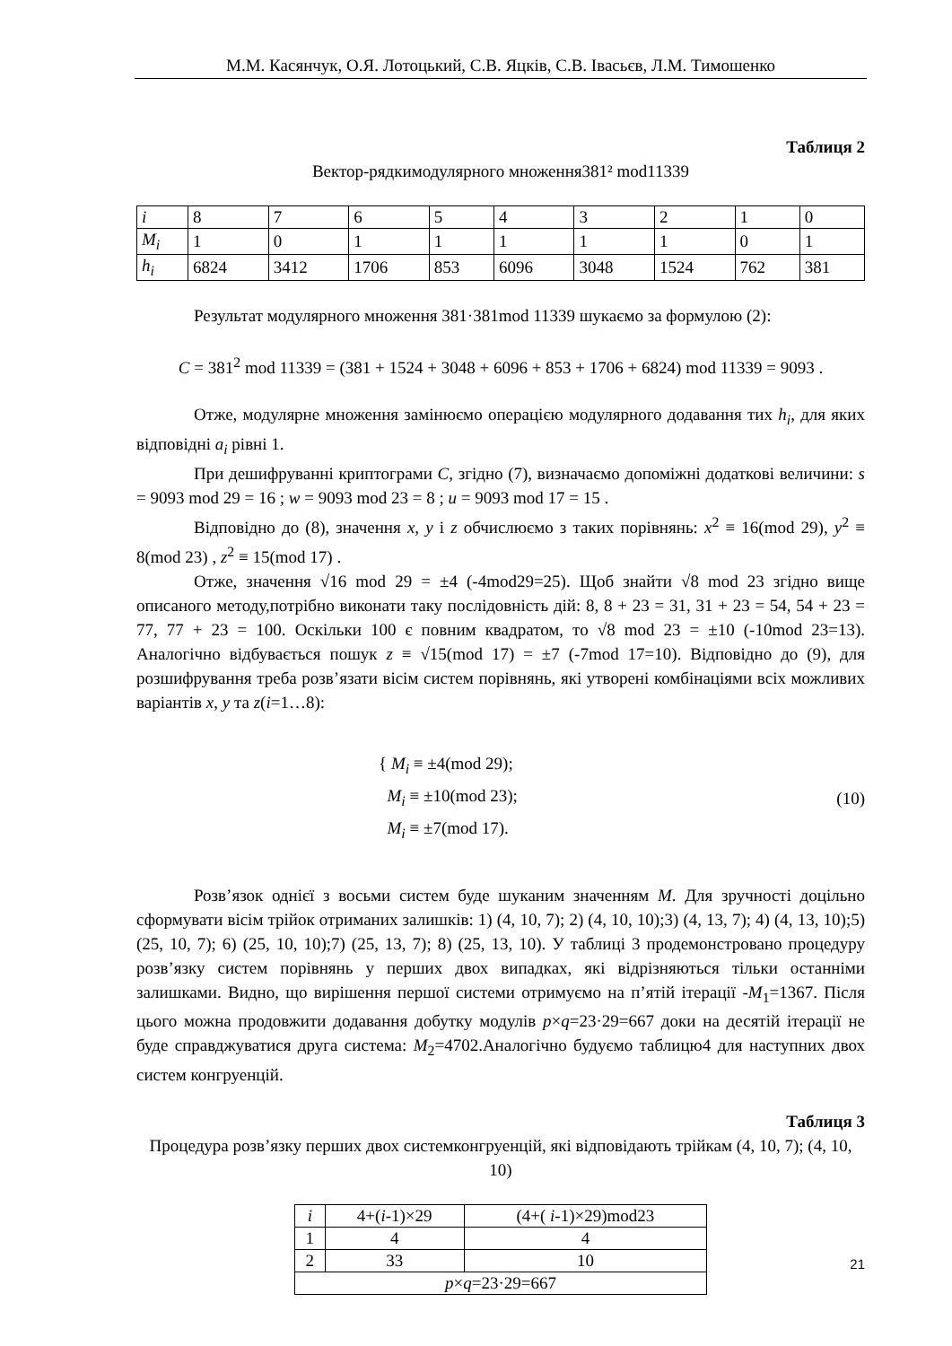М.М. Касянчук, О.Я. Лотоцький, С.В. Яцків, С.В. Івасьєв, Л.М. Тимошенко
Таблиця 2
Вектор-рядкимодулярного множення381² mod11339
| i | 8 | 7 | 6 | 5 | 4 | 3 | 2 | 1 | 0 |
| M<sub>i</sub> | 1 | 0 | 1 | 1 | 1 | 1 | 1 | 0 | 1 |
| h<sub>i</sub> | 6824 | 3412 | 1706 | 853 | 6096 | 3048 | 1524 | 762 | 381 |
Результат модулярного множення 381·381mod 11339 шукаємо за формулою (2):
C = 381<sup>2</sup> mod 11339 = (381 + 1524 + 3048 + 6096 + 853 + 1706 + 6824) mod 11339 = 9093 .
Отже, модулярне множення замінюємо операцією модулярного додавання тих h<sub>i</sub>, для яких відповідні a<sub>i</sub> рівні 1.
При дешифруванні криптограми C, згідно (7), визначаємо допоміжні додаткові величини: s = 9093 mod 29 = 16 ; w = 9093 mod 23 = 8 ; u = 9093 mod 17 = 15 .
Відповідно до (8), значення x, y і z обчислюємо з таких порівнянь: x<sup>2</sup> ≡ 16(mod 29), y<sup>2</sup> ≡ 8(mod 23) , z<sup>2</sup> ≡ 15(mod 17) .
Отже, значення √16 mod 29 = ±4 (-4mod29=25). Щоб знайти √8 mod 23 згідно вище описаного методу,потрібно виконати таку послідовність дій: 8, 8 + 23 = 31, 31 + 23 = 54, 54 + 23 = 77, 77 + 23 = 100. Оскільки 100 є повним квадратом, то √8 mod 23 = ±10 (-10mod 23=13). Аналогічно відбувається пошук z ≡ √15(mod 17) = ±7 (-7mod 17=10). Відповідно до (9), для розшифрування треба розв’язати вісім систем порівнянь, які утворені комбінаціями всіх можливих варіантів x, y та z(i=1…8):
{ M<sub>i</sub> ≡ ±4(mod 29);
M<sub>i</sub> ≡ ±10(mod 23);
M<sub>i</sub> ≡ ±7(mod 17).
(10)
Розв’язок однієї з восьми систем буде шуканим значенням M. Для зручності доцільно сформувати вісім трійок отриманих залишків: 1) (4, 10, 7); 2) (4, 10, 10);3) (4, 13, 7); 4) (4, 13, 10);5) (25, 10, 7); 6) (25, 10, 10);7) (25, 13, 7); 8) (25, 13, 10). У таблиці 3 продемонстровано процедуру розв’язку систем порівнянь у перших двох випадках, які відрізняються тільки останніми залишками. Видно, що вирішення першої системи отримуємо на п’ятій ітерації -M<sub>1</sub>=1367. Після цього можна продовжити додавання добутку модулів p×q=23·29=667 доки на десятій ітерації не буде справджуватися друга система: M<sub>2</sub>=4702.Аналогічно будуємо таблицю4 для наступних двох систем конгруенцій.
Таблиця 3
Процедура розв’язку перших двох системконгруенцій, які відповідають трійкам (4, 10, 7); (4, 10, 10)
| i | 4+( i -1)×29 | (4+( i -1)×29)mod23 |
| 1 | 4 | 4 |
| 2 | 33 | 10 |
| p × q =23·29=667 | | |
21